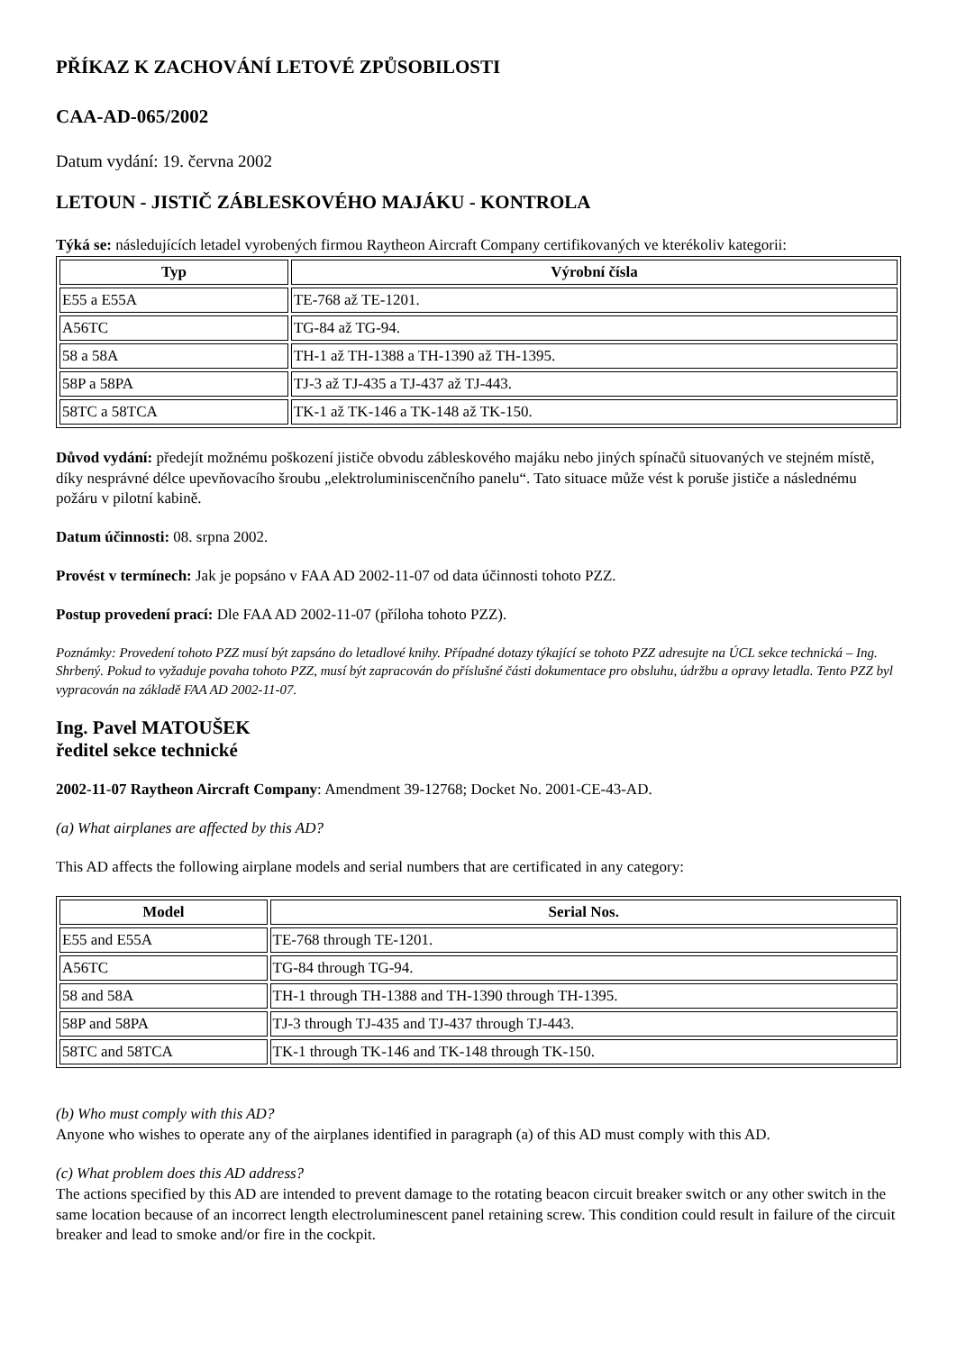PŘÍKAZ K ZACHOVÁNÍ LETOVÉ ZPŮSOBILOSTI
CAA-AD-065/2002
Datum vydání: 19. června 2002
LETOUN - JISTIČ ZÁBLESKOVÉHO MAJÁKU - KONTROLA
Týká se: následujících letadel vyrobených firmou Raytheon Aircraft Company certifikovaných ve kterékoliv kategorii:
| Typ | Výrobní čísla |
| --- | --- |
| E55 a E55A | TE-768 až TE-1201. |
| A56TC | TG-84 až TG-94. |
| 58 a 58A | TH-1 až TH-1388 a TH-1390 až TH-1395. |
| 58P a 58PA | TJ-3 až TJ-435 a TJ-437 až TJ-443. |
| 58TC a 58TCA | TK-1 až TK-146 a TK-148 až TK-150. |
Důvod vydání: předejít možnému poškození jističe obvodu zábleskového majáku nebo jiných spínačů situovaných ve stejném místě, díky nesprávné délce upevňovacího šroubu „elektroluminiscenčního panelu“. Tato situace může vést k poruše jističe a následnému požáru v pilotní kabině.
Datum účinnosti: 08. srpna 2002.
Provést v termínech: Jak je popsáno v FAA AD 2002-11-07 od data účinnosti tohoto PZZ.
Postup provedení prací: Dle FAA AD 2002-11-07 (příloha tohoto PZZ).
Poznámky: Provedení tohoto PZZ musí být zapsáno do letadlové knihy. Případné dotazy týkající se tohoto PZZ adresujte na ÚCL sekce technická – Ing. Shrbený. Pokud to vyžaduje povaha tohoto PZZ, musí být zapracován do příslušné části dokumentace pro obsluhu, údržbu a opravy letadla. Tento PZZ byl vypracován na základě FAA AD 2002-11-07.
Ing. Pavel MATOUŠEK
ředitel sekce technické
2002-11-07 Raytheon Aircraft Company: Amendment 39-12768; Docket No. 2001-CE-43-AD.
(a) What airplanes are affected by this AD?
This AD affects the following airplane models and serial numbers that are certificated in any category:
| Model | Serial Nos. |
| --- | --- |
| E55 and E55A | TE-768 through TE-1201. |
| A56TC | TG-84 through TG-94. |
| 58 and 58A | TH-1 through TH-1388 and TH-1390 through TH-1395. |
| 58P and 58PA | TJ-3 through TJ-435 and TJ-437 through TJ-443. |
| 58TC and 58TCA | TK-1 through TK-146 and TK-148 through TK-150. |
(b) Who must comply with this AD?
Anyone who wishes to operate any of the airplanes identified in paragraph (a) of this AD must comply with this AD.
(c) What problem does this AD address?
The actions specified by this AD are intended to prevent damage to the rotating beacon circuit breaker switch or any other switch in the same location because of an incorrect length electroluminescent panel retaining screw. This condition could result in failure of the circuit breaker and lead to smoke and/or fire in the cockpit.